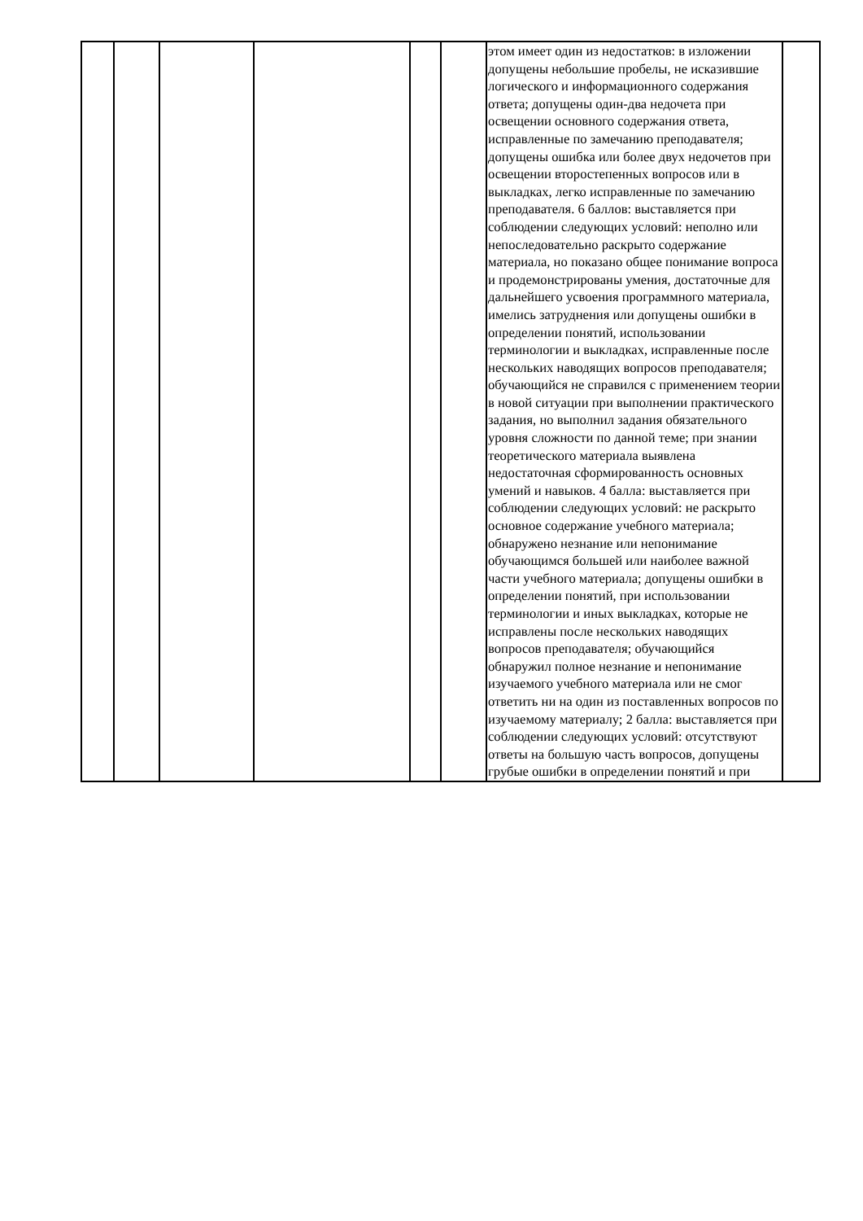| | | | | | | этом имеет один из недостатков: в изложении допущены небольшие пробелы, не исказившие логического и информационного содержания ответа; допущены один-два недочета при освещении основного содержания ответа, исправленные по замечанию преподавателя; допущены ошибка или более двух недочетов при освещении второстепенных вопросов или в выкладках, легко исправленные по замечанию преподавателя. 6 баллов: выставляется при соблюдении следующих условий: неполно или непоследовательно раскрыто содержание материала, но показано общее понимание вопроса и продемонстрированы умения, достаточные для дальнейшего усвоения программного материала, имелись затруднения или допущены ошибки в определении понятий, использовании терминологии и выкладках, исправленные после нескольких наводящих вопросов преподавателя; обучающийся не справился с применением теории в новой ситуации при выполнении практического задания, но выполнил задания обязательного уровня сложности по данной теме; при знании теоретического материала выявлена недостаточная сформированность основных умений и навыков. 4 балла: выставляется при соблюдении следующих условий: не раскрыто основное содержание учебного материала; обнаружено незнание или непонимание обучающимся большей или наиболее важной части учебного материала; допущены ошибки в определении понятий, при использовании терминологии и иных выкладках, которые не исправлены после нескольких наводящих вопросов преподавателя; обучающийся обнаружил полное незнание и непонимание изучаемого учебного материала или не смог ответить ни на один из поставленных вопросов по изучаемому материалу; 2 балла: выставляется при соблюдении следующих условий: отсутствуют ответы на большую часть вопросов, допущены грубые ошибки в определении понятий и при | |